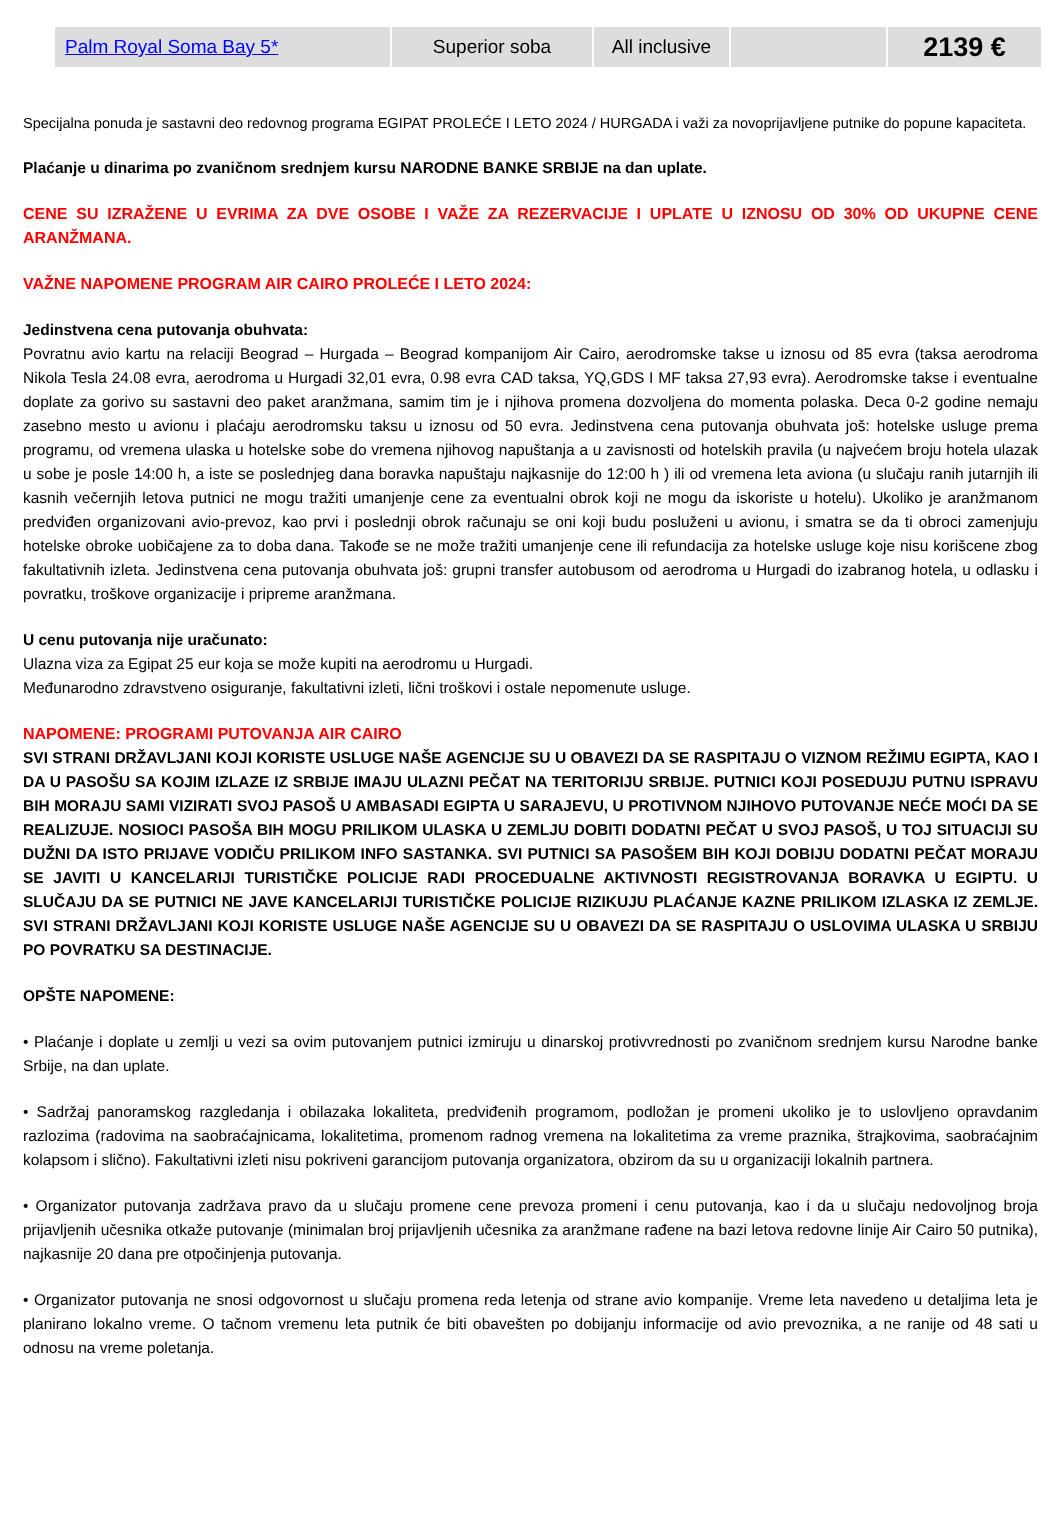| Palm Royal Soma Bay 5* | Superior soba | All inclusive | | 2139 € |
Specijalna ponuda je sastavni deo redovnog programa EGIPAT PROLEĆE I LETO 2024 / HURGADA i važi za novoprijavljene putnike do popune kapaciteta.
Plaćanje u dinarima po zvaničnom srednjem kursu NARODNE BANKE SRBIJE na dan uplate.
CENE SU IZRAŽENE U EVRIMA ZA DVE OSOBE I VAŽE ZA REZERVACIJE I UPLATE U IZNOSU OD 30% OD UKUPNE CENE ARANŽMANA.
VAŽNE NAPOMENE PROGRAM AIR CAIRO PROLEĆE I LETO 2024:
Jedinstvena cena putovanja obuhvata:
Povratnu avio kartu na relaciji Beograd – Hurgada – Beograd kompanijom Air Cairo, aerodromske takse u iznosu od 85 evra (taksa aerodroma Nikola Tesla 24.08 evra, aerodroma u Hurgadi 32,01 evra, 0.98 evra CAD taksa, YQ,GDS I MF taksa 27,93 evra). Aerodromske takse i eventualne doplate za gorivo su sastavni deo paket aranžmana, samim tim je i njihova promena dozvoljena do momenta polaska. Deca 0-2 godine nemaju zasebno mesto u avionu i plaćaju aerodromsku taksu u iznosu od 50 evra. Jedinstvena cena putovanja obuhvata još: hotelske usluge prema programu, od vremena ulaska u hotelske sobe do vremena njihovog napuštanja a u zavisnosti od hotelskih pravila (u najvećem broju hotela ulazak u sobe je posle 14:00 h, a iste se poslednjeg dana boravka napuštaju najkasnije do 12:00 h ) ili od vremena leta aviona (u slučaju ranih jutarnjih ili kasnih večernjih letova putnici ne mogu tražiti umanjenje cene za eventualni obrok koji ne mogu da iskoriste u hotelu). Ukoliko je aranžmanom predviđen organizovani avio-prevoz, kao prvi i poslednji obrok računaju se oni koji budu posluženi u avionu, i smatra se da ti obroci zamenjuju hotelske obroke uobičajene za to doba dana. Takođe se ne može tražiti umanjenje cene ili refundacija za hotelske usluge koje nisu korišcene zbog fakultativnih izleta. Jedinstvena cena putovanja obuhvata još: grupni transfer autobusom od aerodroma u Hurgadi do izabranog hotela, u odlasku i povratku, troškove organizacije i pripreme aranžmana.
U cenu putovanja nije uračunato:
Ulazna viza za Egipat 25 eur koja se može kupiti na aerodromu u Hurgadi.
Međunarodno zdravstveno osiguranje, fakultativni izleti, lični troškovi i ostale nepomenute usluge.
NAPOMENE: PROGRAMI PUTOVANJA AIR CAIRO
SVI STRANI DRŽAVLJANI KOJI KORISTE USLUGE NAŠE AGENCIJE SU U OBAVEZI DA SE RASPITAJU O VIZNOM REŽIMU EGIPTA, KAO I DA U PASOŠU SA KOJIM IZLAZE IZ SRBIJE IMAJU ULAZNI PEČAT NA TERITORIJU SRBIJE. PUTNICI KOJI POSEDUJU PUTNU ISPRAVU BIH MORAJU SAMI VIZIRATI SVOJ PASOŠ U AMBASADI EGIPTA U SARAJEVU, U PROTIVNOM NJIHOVO PUTOVANJE NEĆE MOĆI DA SE REALIZUJE. NOSIOCI PASOŠA BIH MOGU PRILIKOM ULASKA U ZEMLJU DOBITI DODATNI PEČAT U SVOJ PASOŠ, U TOJ SITUACIJI SU DUŽNI DA ISTO PRIJAVE VODIČU PRILIKOM INFO SASTANKA. SVI PUTNICI SA PASOŠEM BIH KOJI DOBIJU DODATNI PEČAT MORAJU SE JAVITI U KANCELARIJI TURISTIČKE POLICIJE RADI PROCEDUALNE AKTIVNOSTI REGISTROVANJA BORAVKA U EGIPTU. U SLUČAJU DA SE PUTNICI NE JAVE KANCELARIJI TURISTIČKE POLICIJE RIZIKUJU PLAĆANJE KAZNE PRILIKOM IZLASKA IZ ZEMLJE. SVI STRANI DRŽAVLJANI KOJI KORISTE USLUGE NAŠE AGENCIJE SU U OBAVEZI DA SE RASPITAJU O USLOVIMA ULASKA U SRBIJU PO POVRATKU SA DESTINACIJE.
OPŠTE NAPOMENE:
• Plaćanje i doplate u zemlji u vezi sa ovim putovanjem putnici izmiruju u dinarskoj protivvrednosti po zvaničnom srednjem kursu Narodne banke Srbije, na dan uplate.
• Sadržaj panoramskog razgledanja i obilazaka lokaliteta, predviđenih programom, podložan je promeni ukoliko je to uslovljeno opravdanim razlozima (radovima na saobraćajnicama, lokalitetima, promenom radnog vremena na lokalitetima za vreme praznika, štrajkovima, saobraćajnim kolapsom i slično). Fakultativni izleti nisu pokriveni garancijom putovanja organizatora, obzirom da su u organizaciji lokalnih partnera.
• Organizator putovanja zadržava pravo da u slučaju promene cene prevoza promeni i cenu putovanja, kao i da u slučaju nedovoljnog broja prijavljenih učesnika otkaže putovanje (minimalan broj prijavljenih učesnika za aranžmane rađene na bazi letova redovne linije Air Cairo 50 putnika), najkasnije 20 dana pre otpočinjenja putovanja.
• Organizator putovanja ne snosi odgovornost u slučaju promena reda letenja od strane avio kompanije. Vreme leta navedeno u detaljima leta je planirano lokalno vreme. O tačnom vremenu leta putnik će biti obavešten po dobijanju informacije od avio prevoznika, a ne ranije od 48 sati u odnosu na vreme poletanja.